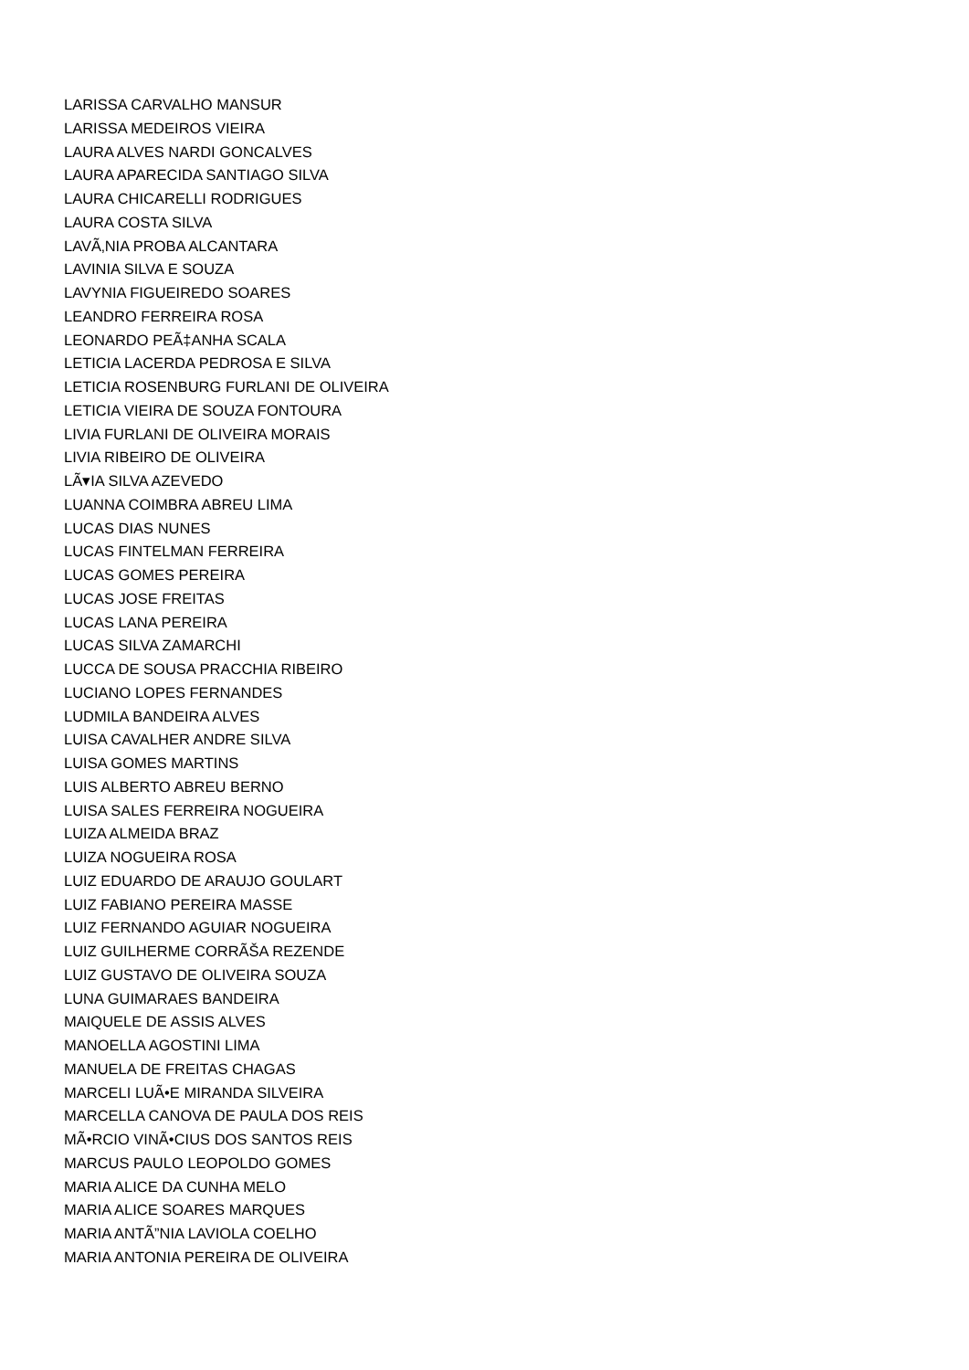LARISSA CARVALHO MANSUR
LARISSA MEDEIROS VIEIRA
LAURA ALVES NARDI GONCALVES
LAURA APARECIDA SANTIAGO SILVA
LAURA CHICARELLI RODRIGUES
LAURA COSTA SILVA
LAVÃ‚NIA PROBA ALCANTARA
LAVINIA SILVA E SOUZA
LAVYNIA FIGUEIREDO SOARES
LEANDRO FERREIRA ROSA
LEONARDO PEÃ‡ANHA SCALA
LETICIA LACERDA PEDROSA E SILVA
LETICIA ROSENBURG FURLANI DE OLIVEIRA
LETICIA VIEIRA DE SOUZA FONTOURA
LIVIA FURLANI DE OLIVEIRA MORAIS
LIVIA RIBEIRO DE OLIVEIRA
LÃ▾IA SILVA AZEVEDO
LUANNA COIMBRA ABREU LIMA
LUCAS DIAS NUNES
LUCAS FINTELMAN FERREIRA
LUCAS GOMES PEREIRA
LUCAS JOSE FREITAS
LUCAS LANA PEREIRA
LUCAS SILVA ZAMARCHI
LUCCA DE SOUSA PRACCHIA RIBEIRO
LUCIANO LOPES FERNANDES
LUDMILA BANDEIRA ALVES
LUISA CAVALHER ANDRE SILVA
LUISA GOMES MARTINS
LUIS ALBERTO ABREU BERNO
LUISA SALES FERREIRA NOGUEIRA
LUIZA ALMEIDA BRAZ
LUIZA NOGUEIRA ROSA
LUIZ EDUARDO DE ARAUJO GOULART
LUIZ FABIANO PEREIRA MASSE
LUIZ FERNANDO AGUIAR NOGUEIRA
LUIZ GUILHERME CORRÃŠA REZENDE
LUIZ GUSTAVO DE OLIVEIRA SOUZA
LUNA GUIMARAES BANDEIRA
MAIQUELE DE ASSIS ALVES
MANOELLA AGOSTINI LIMA
MANUELA DE FREITAS CHAGAS
MARCELI LUÃ•E MIRANDA SILVEIRA
MARCELLA CANOVA DE PAULA DOS REIS
MÃ•RCIO VINÃ•CIUS DOS SANTOS REIS
MARCUS PAULO LEOPOLDO GOMES
MARIA ALICE DA CUNHA MELO
MARIA ALICE SOARES MARQUES
MARIA ANTÃ”NIA LAVIOLA COELHO
MARIA ANTONIA PEREIRA DE OLIVEIRA